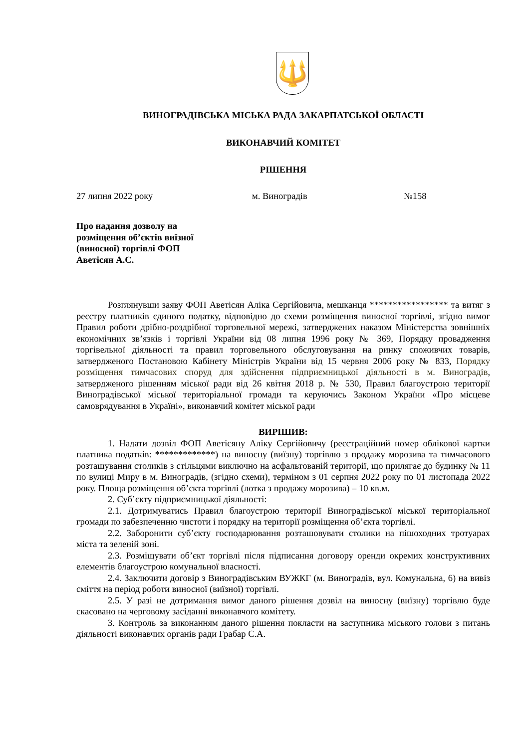🔱
ВИНОГРАДІВСЬКА МІСЬКА РАДА ЗАКАРПАТСЬКОЇ ОБЛАСТІ
ВИКОНАВЧИЙ КОМІТЕТ
РІШЕННЯ
27 липня 2022 року м. Виноградів №158
Про надання дозволу на розміщення об’єктів виїзної (виносної) торгівлі ФОП Аветісян А.С.
Розглянувши заяву ФОП Аветісян Аліка Сергійовича, мешканця ***************** та витяг з реєстру платників єдиного податку, відповідно до схеми розміщення виносної торгівлі, згідно вимог Правил роботи дрібно-роздрібної торговельної мережі, затверджених наказом Міністерства зовнішніх економічних зв’язків і торгівлі України від 08 липня 1996 року № 369, Порядку провадження торгівельної діяльності та правил торговельного обслуговування на ринку споживчих товарів, затвердженого Постановою Кабінету Міністрів України від 15 червня 2006 року № 833, Порядку розміщення тимчасових споруд для здійснення підприємницької діяльності в м. Виноградів, затвердженого рішенням міської ради від 26 квітня 2018 р. № 530, Правил благоустрою території Виноградівської міської територіальної громади та керуючись Законом України «Про місцеве самоврядування в Україні», виконавчий комітет міської ради
ВИРІШИВ:
1. Надати дозвіл ФОП Аветісяну Аліку Сергійовичу (реєстраційний номер облікової картки платника податків: *************) на виносну (виїзну) торгівлю з продажу морозива та тимчасового розташування столиків з стільцями виключно на асфальтованій території, що прилягає до будинку № 11 по вулиці Миру в м. Виноградів, (згідно схеми), терміном з 01 серпня 2022 року по 01 листопада 2022 року. Площа розміщення об’єкта торгівлі (лотка з продажу морозива) – 10 кв.м.
2. Суб’єкту підприємницької діяльності:
2.1. Дотримуватись Правил благоустрою території Виноградівської міської територіальної громади по забезпеченню чистоти і порядку на території розміщення об’єкта торгівлі.
2.2. Заборонити суб’єкту господарювання розташовувати столики на пішоходних тротуарах міста та зеленій зоні.
2.3. Розміщувати об’єкт торгівлі після підписання договору оренди окремих конструктивних елементів благоустрою комунальної власності.
2.4. Заключити договір з Виноградівським ВУЖКГ (м. Виноградів, вул. Комунальна, 6) на вивіз сміття на період роботи виносної (виїзної) торгівлі.
2.5. У разі не дотримання вимог даного рішення дозвіл на виносну (виїзну) торгівлю буде скасовано на черговому засіданні виконавчого комітету.
3. Контроль за виконанням даного рішення покласти на заступника міського голови з питань діяльності виконавчих органів ради Грабар С.А.